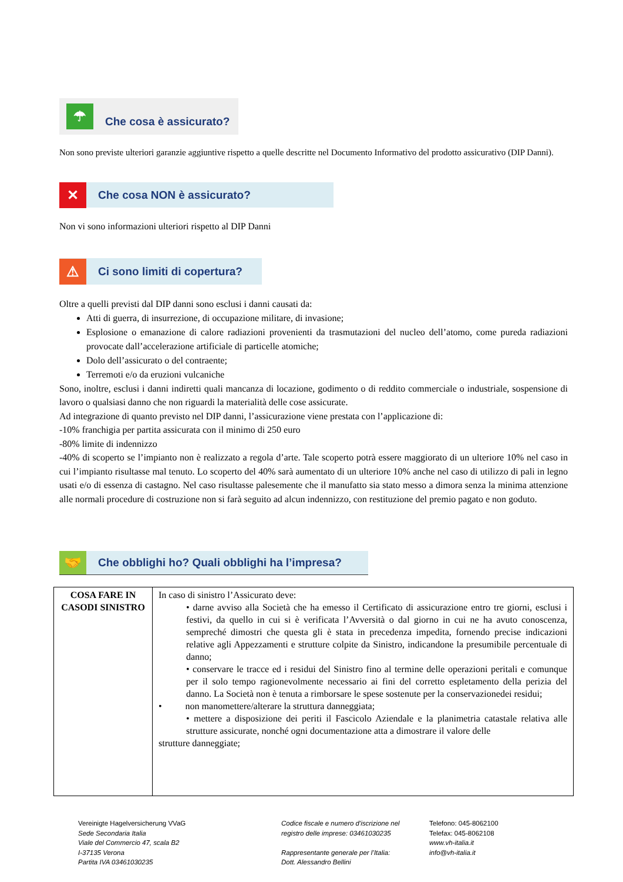☂
Che cosa è assicurato?
Non sono previste ulteriori garanzie aggiuntive rispetto a quelle descritte nel Documento Informativo del prodotto assicurativo (DIP Danni).
✕
Che cosa NON è assicurato?
Non vi sono informazioni ulteriori rispetto al DIP Danni
⚠
Ci sono limiti di copertura?
Oltre a quelli previsti dal DIP danni sono esclusi i danni causati da:
Atti di guerra, di insurrezione, di occupazione militare, di invasione;
Esplosione o emanazione di calore radiazioni provenienti da trasmutazioni del nucleo dell’atomo, come pureda radiazioni provocate dall’accelerazione artificiale di particelle atomiche;
Dolo dell’assicurato o del contraente;
Terremoti e/o da eruzioni vulcaniche
Sono, inoltre, esclusi i danni indiretti quali mancanza di locazione, godimento o di reddito commerciale o industriale, sospensione di lavoro o qualsiasi danno che non riguardi la materialità delle cose assicurate.
Ad integrazione di quanto previsto nel DIP danni, l’assicurazione viene prestata con l’applicazione di:
-10% franchigia per partita assicurata con il minimo di 250 euro
-80% limite di indennizzo
-40% di scoperto se l’impianto non è realizzato a regola d’arte. Tale scoperto potrà essere maggiorato di un ulteriore 10% nel caso in cui l’impianto risultasse mal tenuto. Lo scoperto del 40% sarà aumentato di un ulteriore 10% anche nel caso di utilizzo di pali in legno usati e/o di essenza di castagno. Nel caso risultasse palesemente che il manufatto sia stato messo a dimora senza la minima attenzione alle normali procedure di costruzione non si farà seguito ad alcun indennizzo, con restituzione del premio pagato e non goduto.
🤝
Che obblighi ho? Quali obblighi ha l’impresa?
| COSA FARE IN CASODI SINISTRO | In caso di sinistro l’Assicurato deve: • darne avviso alla Società che ha emesso il Certificato di assicurazione entro tre giorni, esclusi i festivi, da quello in cui si è verificata l’Avversità o dal giorno in cui ne ha avuto conoscenza, sempreché dimostri che questa gli è stata in precedenza impedita, fornendo precise indicazioni relative agli Appezzamenti e strutture colpite da Sinistro, indicandone la presumibile percentuale di danno; • conservare le tracce ed i residui del Sinistro fino al termine delle operazioni peritali e comunque per il solo tempo ragionevolmente necessario ai fini del corretto espletamento della perizia del danno. La Società non è tenuta a rimborsare le spese sostenute per la conservazionedei residui; • non manomettere/alterare la struttura danneggiata; • mettere a disposizione dei periti il Fascicolo Aziendale e la planimetria catastale relativa alle strutture assicurate, nonché ogni documentazione atta a dimostrare il valore delle strutture danneggiate; |
Vereinigte Hagelversicherung VVaG
Sede Secondaria Italia
Viale del Commercio 47, scala B2
I-37135 Verona
Partita IVA 03461030235
Codice fiscale e numero d'iscrizione nel
registro delle imprese: 03461030235
Rappresentante generale per l’Italia:
Dott. Alessandro Bellini
Telefono: 045-8062100
Telefax: 045-8062108
www.vh-italia.it
info@vh-italia.it